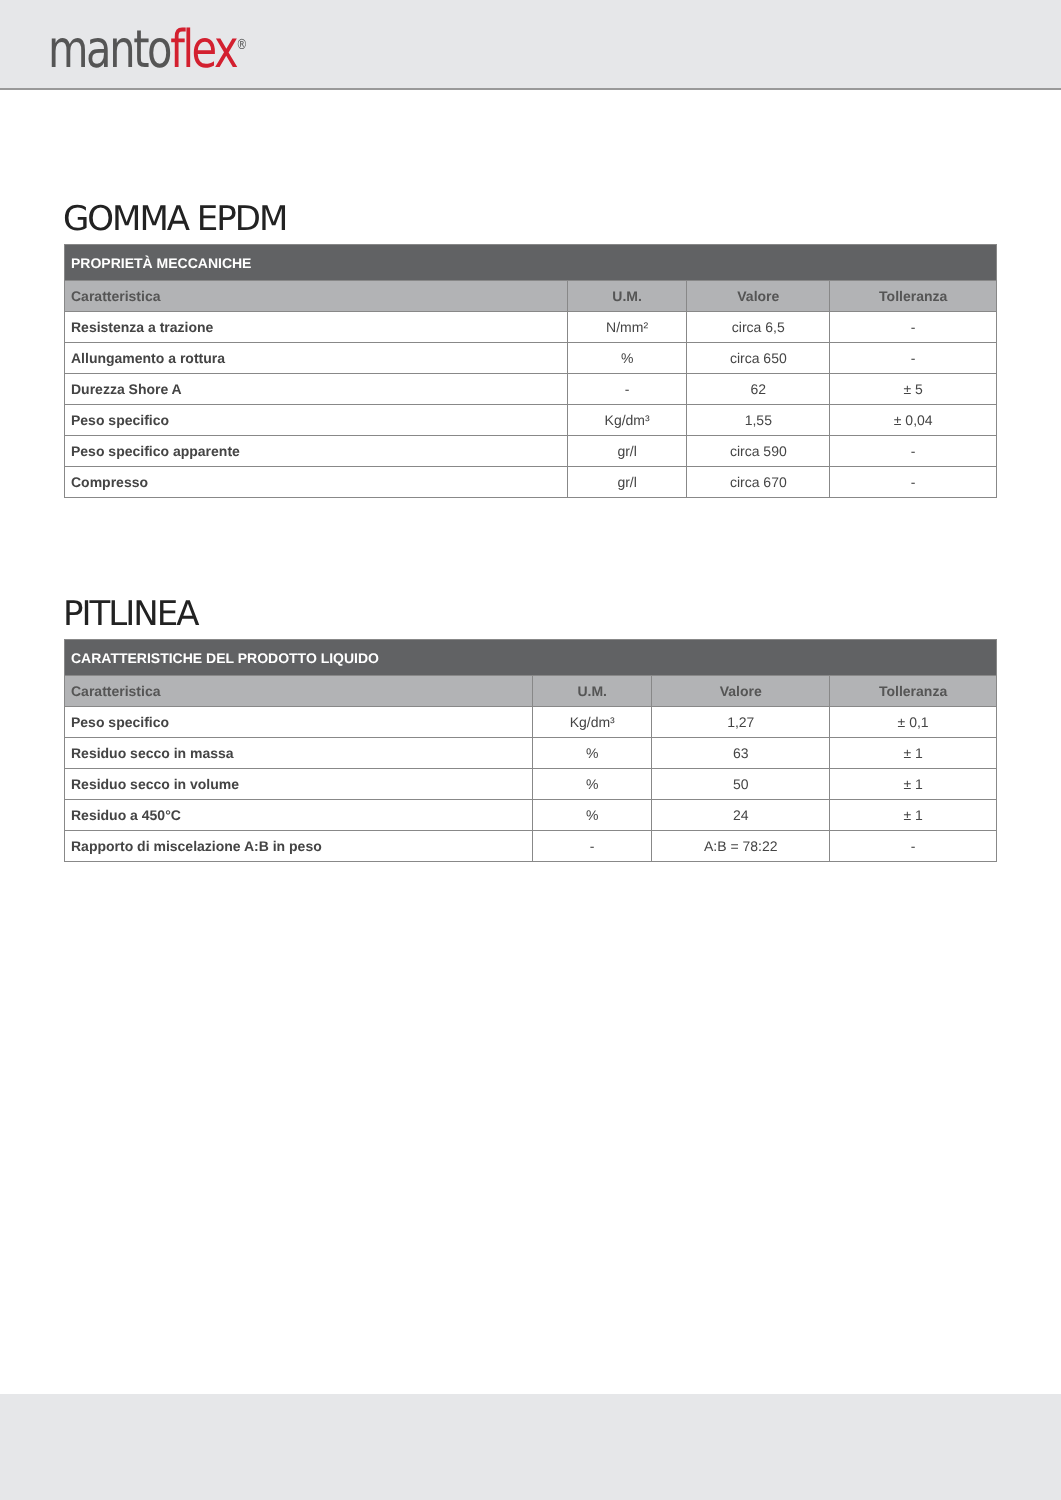mantoflex<sup>®</sup>
GOMMA EPDM
| PROPRIETÀ MECCANICHE | | | |
| --- | --- | --- | --- |
| Caratteristica | U.M. | Valore | Tolleranza |
| Resistenza a trazione | N/mm² | circa 6,5 | - |
| Allungamento a rottura | % | circa 650 | - |
| Durezza Shore A | - | 62 | ± 5 |
| Peso specifico | Kg/dm³ | 1,55 | ± 0,04 |
| Peso specifico apparente | gr/l | circa 590 | - |
| Compresso | gr/l | circa 670 | - |
PITLINEA
| CARATTERISTICHE DEL PRODOTTO LIQUIDO | | | |
| --- | --- | --- | --- |
| Caratteristica | U.M. | Valore | Tolleranza |
| Peso specifico | Kg/dm³ | 1,27 | ± 0,1 |
| Residuo secco in massa | % | 63 | ± 1 |
| Residuo secco in volume | % | 50 | ± 1 |
| Residuo a 450°C | % | 24 | ± 1 |
| Rapporto di miscelazione A:B in peso | - | A:B = 78:22 | - |